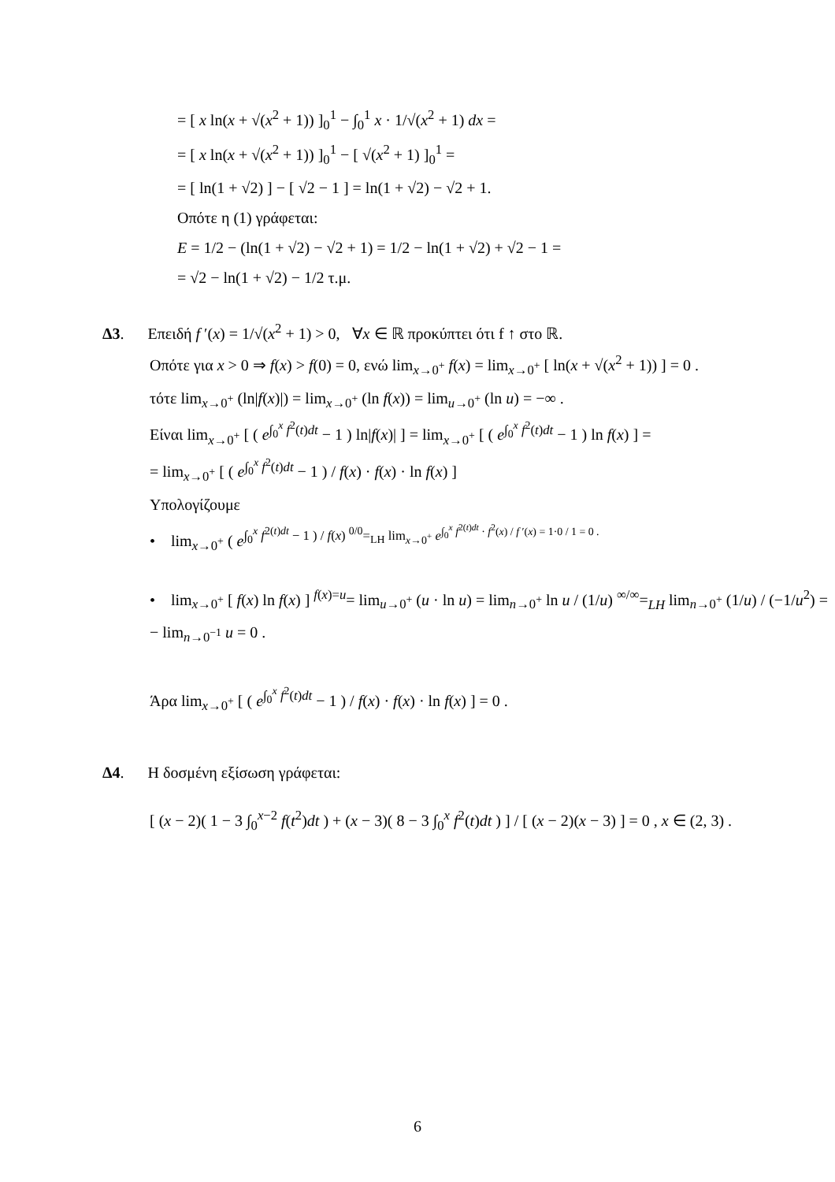= [ x ln(x + √(x<sup>2</sup> + 1)) ]<sub>0</sub><sup>1</sup> − ∫<sub>0</sub><sup>1</sup> x · 1/√(x<sup>2</sup> + 1) dx =
= [ x ln(x + √(x<sup>2</sup> + 1)) ]<sub>0</sub><sup>1</sup> − [ √(x<sup>2</sup> + 1) ]<sub>0</sub><sup>1</sup> =
= [ ln(1 + √2) ] − [ √2 − 1 ] = ln(1 + √2) − √2 + 1.
Οπότε η (1) γράφεται:
E = 1/2 − (ln(1 + √2) − √2 + 1) = 1/2 − ln(1 + √2) + √2 − 1 =
= √2 − ln(1 + √2) − 1/2 τ.μ.
Δ3. Επειδή f ′(x) = 1/√(x<sup>2</sup> + 1) > 0, ∀x ∈ ℝ προκύπτει ότι f ↑ στο ℝ.
Οπότε για x > 0 ⇒ f(x) > f(0) = 0, ενώ lim<sub>x→0<sup>+</sup></sub> f(x) = lim<sub>x→0<sup>+</sup></sub> [ ln(x + √(x<sup>2</sup> + 1)) ] = 0 .
τότε lim<sub>x→0<sup>+</sup></sub> (ln|f(x)|) = lim<sub>x→0<sup>+</sup></sub> (ln f(x)) = lim<sub>u→0<sup>+</sup></sub> (ln u) = −∞ .
Είναι lim<sub>x→0<sup>+</sup></sub> [ ( e<sup>∫<sub>0</sub><sup>x</sup> f<sup>2</sup>(t)dt</sup> − 1 ) ln|f(x)| ] = lim<sub>x→0<sup>+</sup></sub> [ ( e<sup>∫<sub>0</sub><sup>x</sup> f<sup>2</sup>(t)dt</sup> − 1 ) ln f(x) ] =
= lim<sub>x→0<sup>+</sup></sub> [ ( e<sup>∫<sub>0</sub><sup>x</sup> f<sup>2</sup>(t)dt</sup> − 1 ) / f(x) · f(x) · ln f(x) ]
Υπολογίζουμε
• lim<sub>x→0<sup>+</sup></sub> ( e<sup>∫<sub>0</sub><sup>x</sup> f<sup>2(t)dt</sup> − 1 ) / f(x) <sup>0/0</sup>=<sub>LH</sub> lim<sub>x→0<sup>+</sup></sub> e<sup>∫<sub>0</sub><sup>x</sup> f<sup>2(t)dt</sup> · f<sup>2</sup>(x) / f ′(x) = 1·0 / 1 = 0 .</sup></sup>
• lim<sub>x→0<sup>+</sup></sub> [ f(x) ln f(x) ] <sup>f(x)=u</sup>= lim<sub>u→0<sup>+</sup></sub> (u · ln u) = lim<sub>n→0<sup>+</sup></sub> ln u / (1/u) <sup>∞/∞</sup>=<sub>LH</sub> lim<sub>n→0<sup>+</sup></sub> (1/u) / (−1/u<sup>2</sup>) = − lim<sub>n→0<sup>−1</sup></sub> u = 0 .
Άρα lim<sub>x→0<sup>+</sup></sub> [ ( e<sup>∫<sub>0</sub><sup>x</sup> f<sup>2</sup>(t)dt</sup> − 1 ) / f(x) · f(x) · ln f(x) ] = 0 .
Δ4. Η δοσμένη εξίσωση γράφεται:
[ (x − 2)( 1 − 3 ∫<sub>0</sub><sup>x−2</sup> f(t<sup>2</sup>)dt ) + (x − 3)( 8 − 3 ∫<sub>0</sub><sup>x</sup> f<sup>2</sup>(t)dt ) ] / [ (x − 2)(x − 3) ] = 0 , x ∈ (2, 3) .
6